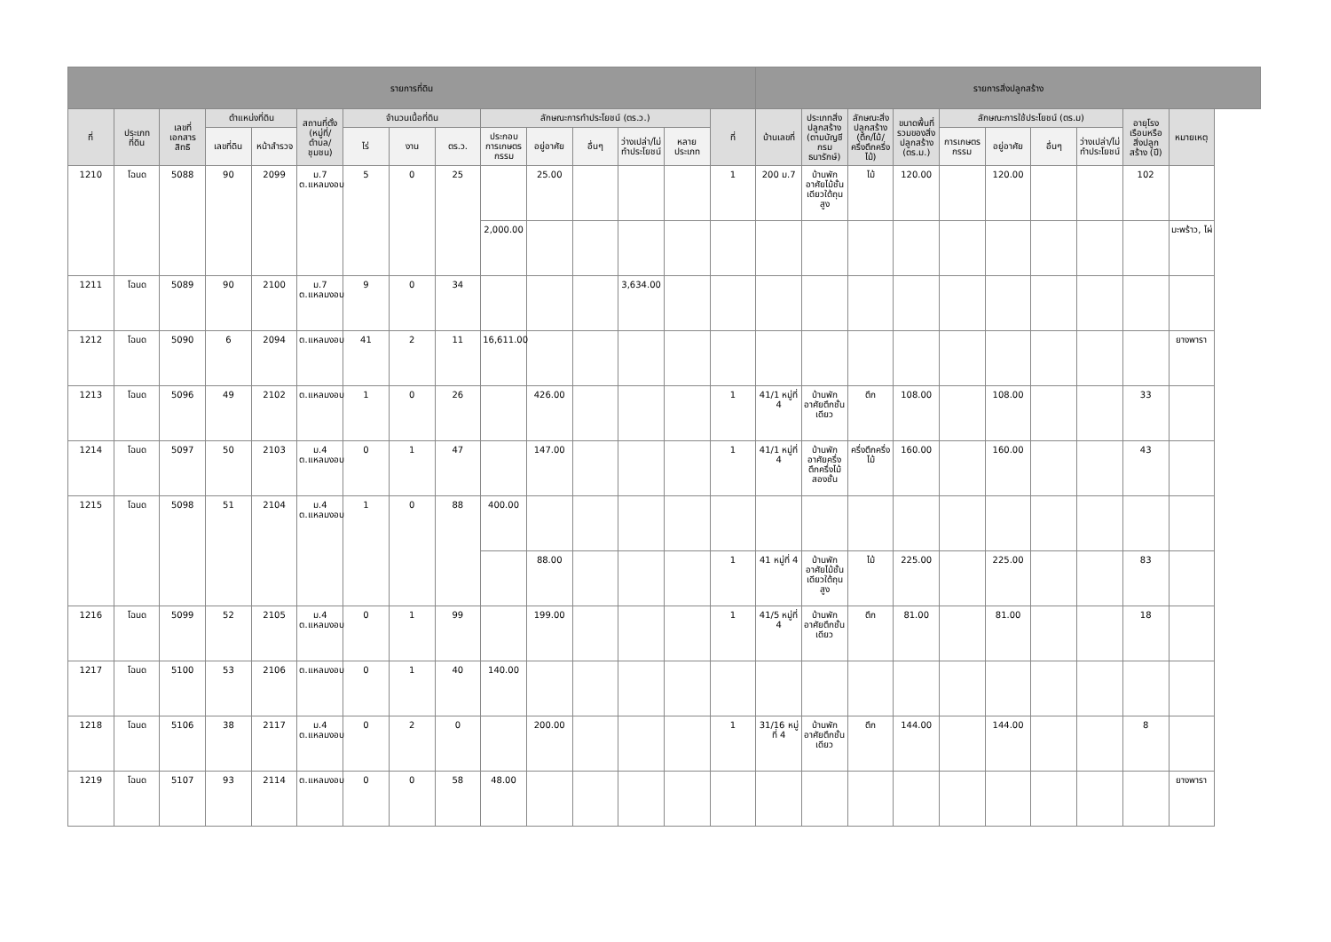| รายการที่ดิน | | | | | | | | | | | | | | | รายการสิ่งปลูกสร้าง | | | | | | | | | |
| --- | --- | --- | --- | --- | --- | --- | --- | --- | --- | --- | --- | --- | --- | --- | --- | --- | --- | --- | --- | --- | --- | --- | --- | --- |
| ที่ | ประเภทที่ดิน | เลขที่เอกสารสิทธิ | ตำแหน่งที่ดิน | | สถานที่ตั้ง (หมู่ที่/ตำบล/ชุมชน) | จำนวนเนื้อที่ดิน | | | ลักษณะการทำประโยชน์ (ตร.ว.) | | | | | ที่ | บ้านเลขที่ | ประเภทสิ่งปลูกสร้าง (ตามบัญชีกรมธนารักษ์) | ลักษณะสิ่งปลูกสร้าง (ตึก/ไม้/ครึ่งตึกครึ่งไม้) | ขนาดพื้นที่รวมของสิ่งปลูกสร้าง (ตร.ม.) | ลักษณะการใช้ประโยชน์ (ตร.ม) | | | | อายุโรงเรือนหรือสิ่งปลูกสร้าง (ปี) | หมายเหตุ |
| | | | เลขที่ดิน | หน้าสำรวจ | | ไร่ | งาน | ตร.ว. | ประกอบการเกษตรกรรม | อยู่อาศัย | อื่นๆ | ว่างเปล่า/ไม่ทำประโยชน์ | หลายประเภท | | | | | | การเกษตรกรรม | อยู่อาศัย | อื่นๆ | ว่างเปล่า/ไม่ทำประโยชน์ | | |
| 1210 | โฉนด | 5088 | 90 | 2099 | ม.7 ต.แหลมงอบ | 5 | 0 | 25 | | 25.00 | | | | 1 | 200 ม.7 | บ้านพักอาศัยไม้ชั้นเดียวใต้ถุนสูง | ไม้ | 120.00 | | 120.00 | | | 102 | |
| | | | | | | | | | 2,000.00 | | | | | | | | | | | | | | | มะพร้าว, ไผ่ |
| 1211 | โฉนด | 5089 | 90 | 2100 | ม.7 ต.แหลมงอบ | 9 | 0 | 34 | | | | 3,634.00 | | | | | | | | | | | | |
| 1212 | โฉนด | 5090 | 6 | 2094 | ต.แหลมงอบ | 41 | 2 | 11 | 16,611.00 | | | | | | | | | | | | | | | ยางพารา |
| 1213 | โฉนด | 5096 | 49 | 2102 | ต.แหลมงอบ | 1 | 0 | 26 | | 426.00 | | | | 1 | 41/1 หมู่ที่ 4 | บ้านพักอาศัยตึกชั้นเดียว | ตึก | 108.00 | | 108.00 | | | 33 | |
| 1214 | โฉนด | 5097 | 50 | 2103 | ม.4 ต.แหลมงอบ | 0 | 1 | 47 | | 147.00 | | | | 1 | 41/1 หมู่ที่ 4 | บ้านพักอาศัยครึ่งตึกครึ่งไม้สองชั้น | ครึ่งตึกครึ่งไม้ | 160.00 | | 160.00 | | | 43 | |
| 1215 | โฉนด | 5098 | 51 | 2104 | ม.4 ต.แหลมงอบ | 1 | 0 | 88 | 400.00 | | | | | | | | | | | | | | | |
| | | | | | | | | | | 88.00 | | | | 1 | 41 หมู่ที่ 4 | บ้านพักอาศัยไม้ชั้นเดียวใต้ถุนสูง | ไม้ | 225.00 | | 225.00 | | | 83 | |
| 1216 | โฉนด | 5099 | 52 | 2105 | ม.4 ต.แหลมงอบ | 0 | 1 | 99 | | 199.00 | | | | 1 | 41/5 หมู่ที่ 4 | บ้านพักอาศัยตึกชั้นเดียว | ตึก | 81.00 | | 81.00 | | | 18 | |
| 1217 | โฉนด | 5100 | 53 | 2106 | ต.แหลมงอบ | 0 | 1 | 40 | 140.00 | | | | | | | | | | | | | | | |
| 1218 | โฉนด | 5106 | 38 | 2117 | ม.4 ต.แหลมงอบ | 0 | 2 | 0 | | 200.00 | | | | 1 | 31/16 หมู่ที่ 4 | บ้านพักอาศัยตึกชั้นเดียว | ตึก | 144.00 | | 144.00 | | | 8 | |
| 1219 | โฉนด | 5107 | 93 | 2114 | ต.แหลมงอบ | 0 | 0 | 58 | 48.00 | | | | | | | | | | | | | | | ยางพารา |